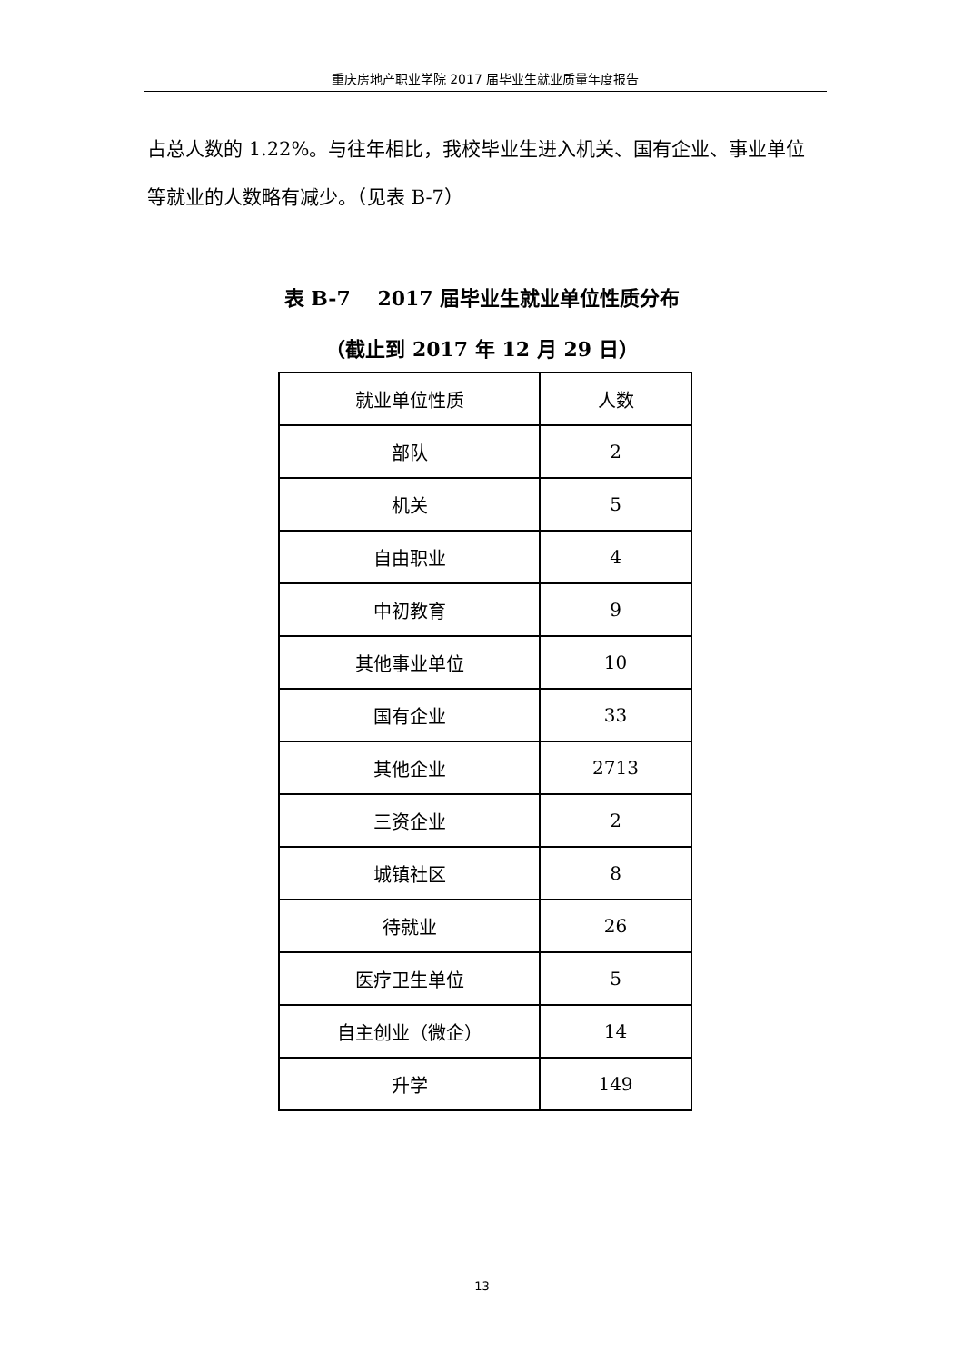重庆房地产职业学院 2017 届毕业生就业质量年度报告
占总人数的 1.22%。与往年相比，我校毕业生进入机关、国有企业、事业单位等就业的人数略有减少。（见表 B-7）
表 B-7　 2017 届毕业生就业单位性质分布
（截止到 2017 年 12 月 29 日）
| 就业单位性质 | 人数 |
| --- | --- |
| 部队 | 2 |
| 机关 | 5 |
| 自由职业 | 4 |
| 中初教育 | 9 |
| 其他事业单位 | 10 |
| 国有企业 | 33 |
| 其他企业 | 2713 |
| 三资企业 | 2 |
| 城镇社区 | 8 |
| 待就业 | 26 |
| 医疗卫生单位 | 5 |
| 自主创业（微企） | 14 |
| 升学 | 149 |
13